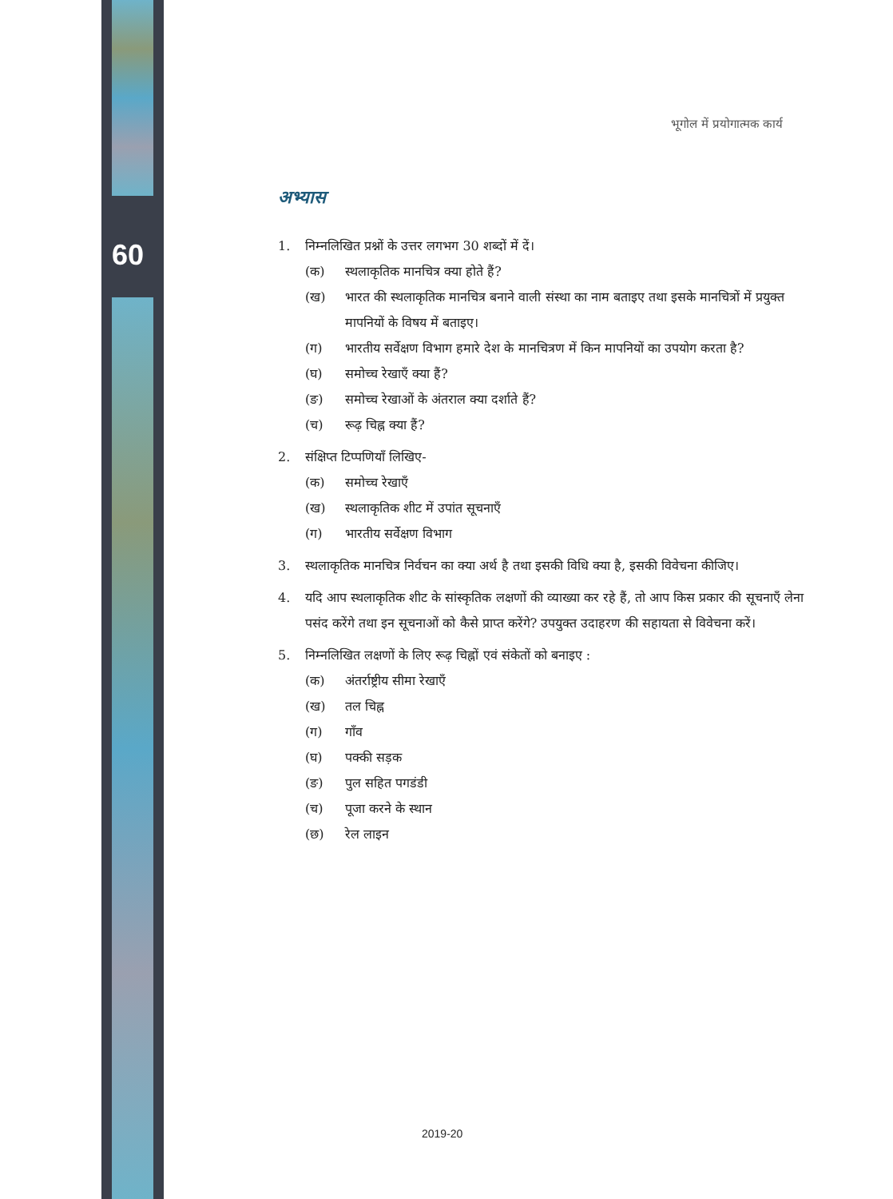60
भूगोल में प्रयोगात्मक कार्य
अभ्यास
1. निम्नलिखित प्रश्नों के उत्तर लगभग 30 शब्दों में दें।
(क) स्थलाकृतिक मानचित्र क्या होते हैं?
(ख) भारत की स्थलाकृतिक मानचित्र बनाने वाली संस्था का नाम बताइए तथा इसके मानचित्रों में प्रयुक्त मापनियों के विषय में बताइए।
(ग) भारतीय सर्वेक्षण विभाग हमारे देश के मानचित्रण में किन मापनियों का उपयोग करता है?
(घ) समोच्च रेखाएँ क्या हैं?
(ङ) समोच्च रेखाओं के अंतराल क्या दर्शाते हैं?
(च) रूढ़ चिह्न क्या हैं?
2. संक्षिप्त टिप्पणियाँ लिखिए-
(क) समोच्च रेखाएँ
(ख) स्थलाकृतिक शीट में उपांत सूचनाएँ
(ग) भारतीय सर्वेक्षण विभाग
3. स्थलाकृतिक मानचित्र निर्वचन का क्या अर्थ है तथा इसकी विधि क्या है, इसकी विवेचना कीजिए।
4. यदि आप स्थलाकृतिक शीट के सांस्कृतिक लक्षणों की व्याख्या कर रहे हैं, तो आप किस प्रकार की सूचनाएँ लेना पसंद करेंगे तथा इन सूचनाओं को कैसे प्राप्त करेंगे? उपयुक्त उदाहरण की सहायता से विवेचना करें।
5. निम्नलिखित लक्षणों के लिए रूढ़ चिह्नों एवं संकेतों को बनाइए :
(क) अंतर्राष्ट्रीय सीमा रेखाएँ
(ख) तल चिह्न
(ग) गाँव
(घ) पक्की सड़क
(ङ) पुल सहित पगडंडी
(च) पूजा करने के स्थान
(छ) रेल लाइन
2019-20